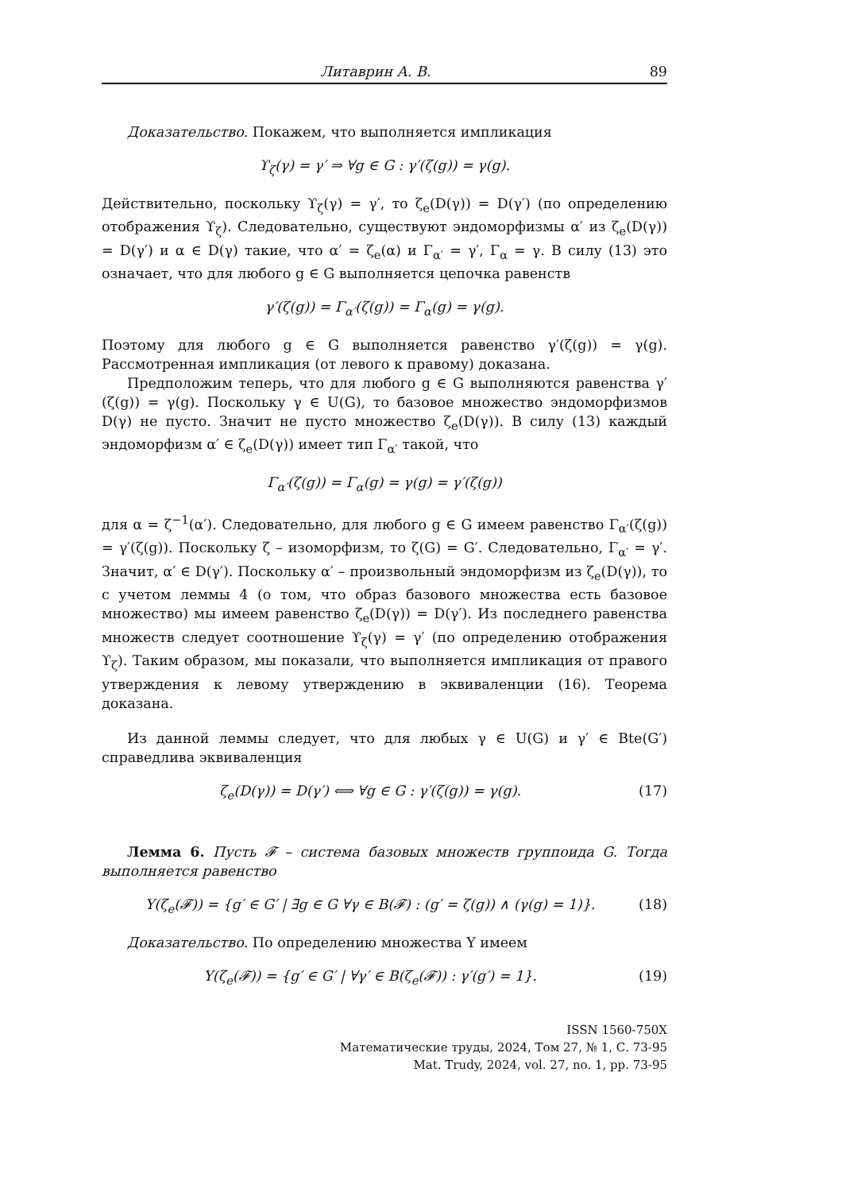Литаврин А. В. 89
Доказательство. Покажем, что выполняется импликация
ϒ<sub>ζ</sub>(γ) = γ′ ⇒ ∀g ∈ G : γ′(ζ(g)) = γ(g).
Действительно, поскольку ϒ<sub>ζ</sub>(γ) = γ′, то ζ<sub>e</sub>(D(γ)) = D(γ′) (по определению отображения ϒ<sub>ζ</sub>). Следовательно, существуют эндоморфизмы α′ из ζ<sub>e</sub>(D(γ)) = D(γ′) и α ∈ D(γ) такие, что α′ = ζ<sub>e</sub>(α) и Γ<sub>α′</sub> = γ′, Γ<sub>α</sub> = γ. В силу (13) это означает, что для любого g ∈ G выполняется цепочка равенств
γ′(ζ(g)) = Γ<sub>α′</sub>(ζ(g)) = Γ<sub>α</sub>(g) = γ(g).
Поэтому для любого g ∈ G выполняется равенство γ′(ζ(g)) = γ(g). Рассмотренная импликация (от левого к правому) доказана.
Предположим теперь, что для любого g ∈ G выполняются равенства γ′(ζ(g)) = γ(g). Поскольку γ ∈ U(G), то базовое множество эндоморфизмов D(γ) не пусто. Значит не пусто множество ζ<sub>e</sub>(D(γ)). В силу (13) каждый эндоморфизм α′ ∈ ζ<sub>e</sub>(D(γ)) имеет тип Γ<sub>α′</sub> такой, что
Γ<sub>α′</sub>(ζ(g)) = Γ<sub>α</sub>(g) = γ(g) = γ′(ζ(g))
для α = ζ<sup>−1</sup>(α′). Следовательно, для любого g ∈ G имеем равенство Γ<sub>α′</sub>(ζ(g)) = γ′(ζ(g)). Поскольку ζ – изоморфизм, то ζ(G) = G′. Следовательно, Γ<sub>α′</sub> = γ′. Значит, α′ ∈ D(γ′). Поскольку α′ – произвольный эндоморфизм из ζ<sub>e</sub>(D(γ)), то с учетом леммы 4 (о том, что образ базового множества есть базовое множество) мы имеем равенство ζ<sub>e</sub>(D(γ)) = D(γ′). Из последнего равенства множеств следует соотношение ϒ<sub>ζ</sub>(γ) = γ′ (по определению отображения ϒ<sub>ζ</sub>). Таким образом, мы показали, что выполняется импликация от правого утверждения к левому утверждению в эквиваленции (16). Теорема доказана.
Из данной леммы следует, что для любых γ ∈ U(G) и γ′ ∈ Bte(G′) справедлива эквиваленция
ζ<sub>e</sub>(D(γ)) = D(γ′) ⟺ ∀g ∈ G : γ′(ζ(g)) = γ(g). (17)
Лемма 6. Пусть 𝓕 – система базовых множеств группоида G. Тогда выполняется равенство
Y(ζ<sub>e</sub>(𝓕)) = {g′ ∈ G′ | ∃g ∈ G ∀γ ∈ B(𝓕) : (g′ = ζ(g)) ∧ (γ(g) = 1)}. (18)
Доказательство. По определению множества Y имеем
Y(ζ<sub>e</sub>(𝓕)) = {g′ ∈ G′ | ∀γ′ ∈ B(ζ<sub>e</sub>(𝓕)) : γ′(g′) = 1}. (19)
ISSN 1560-750X
Математические труды, 2024, Том 27, № 1, С. 73-95
Mat. Trudy, 2024, vol. 27, no. 1, pp. 73-95